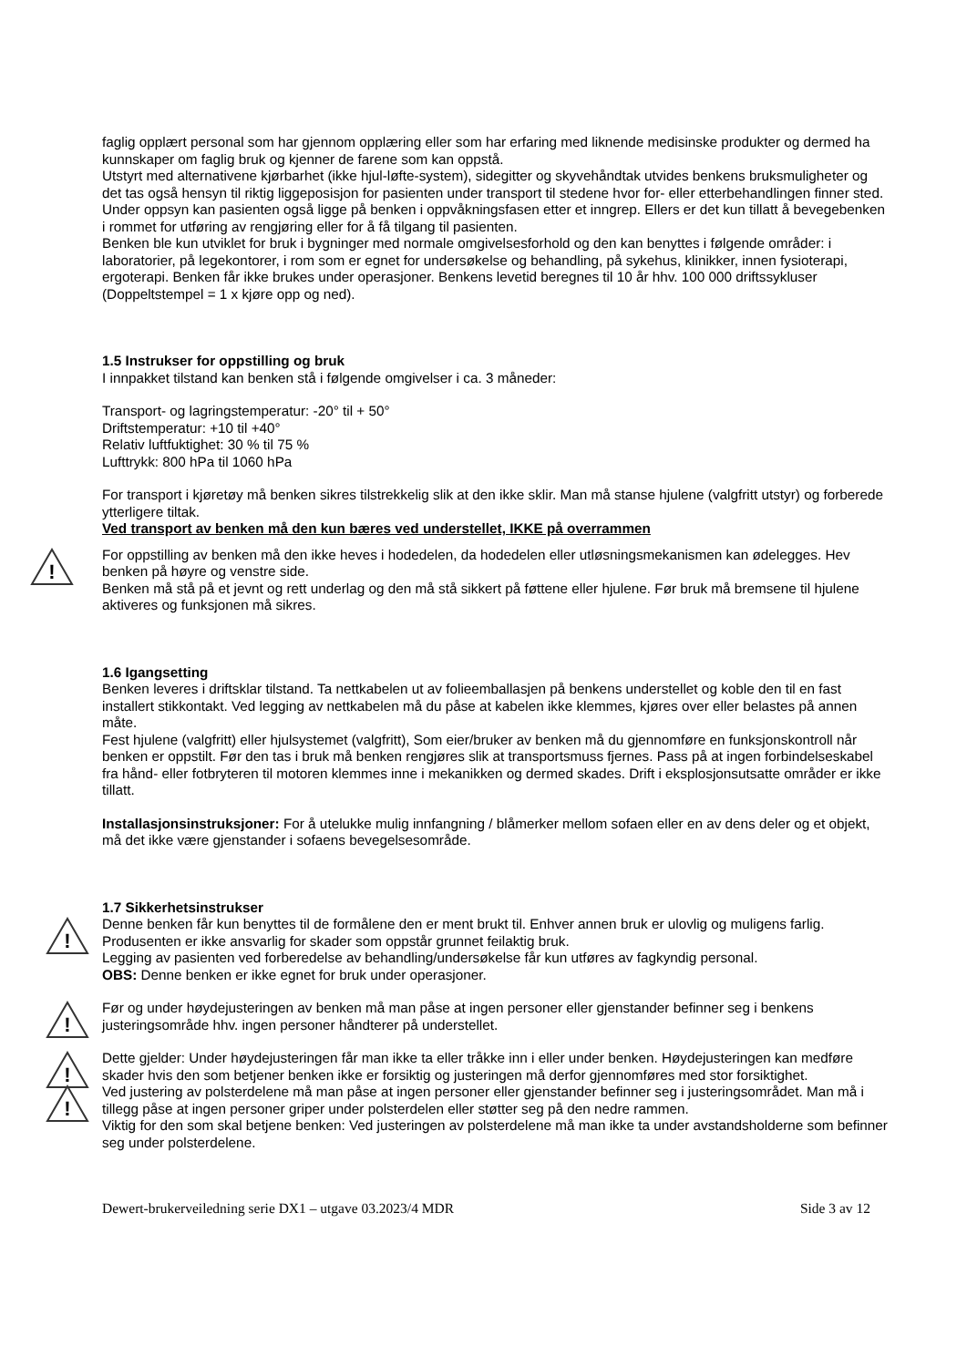faglig opplært personal som har gjennom opplæring eller som har erfaring med liknende medisinske produkter og dermed ha kunnskaper om faglig bruk og kjenner de farene som kan oppstå.
Utstyrt med alternativene kjørbarhet (ikke hjul-løfte-system), sidegitter og skyvehåndtak utvides benkens bruksmuligheter og det tas også hensyn til riktig liggeposisjon for pasienten under transport til stedene hvor for- eller etterbehandlingen finner sted. Under oppsyn kan pasienten også ligge på benken i oppvåkningsfasen etter et inngrep. Ellers er det kun tillatt å bevegebenken i rommet for utføring av rengjøring eller for å få tilgang til pasienten.
Benken ble kun utviklet for bruk i bygninger med normale omgivelsesforhold og den kan benyttes i følgende områder: i laboratorier, på legekontorer, i rom som er egnet for undersøkelse og behandling, på sykehus, klinikker, innen fysioterapi, ergoterapi. Benken får ikke brukes under operasjoner. Benkens levetid beregnes til 10 år hhv. 100 000 driftssykluser (Doppeltstempel = 1 x kjøre opp og ned).
1.5 Instrukser for oppstilling og bruk
I innpakket tilstand kan benken stå i følgende omgivelser i ca. 3 måneder:
Transport- og lagringstemperatur: -20° til + 50°
Driftstemperatur: +10 til +40°
Relativ luftfuktighet: 30 % til 75 %
Lufttrykk: 800 hPa til 1060 hPa
For transport i kjøretøy må benken sikres tilstrekkelig slik at den ikke sklir. Man må stanse hjulene (valgfritt utstyr) og forberede ytterligere tiltak.
Ved transport av benken må den kun bæres ved understellet, IKKE på overrammen
!
For oppstilling av benken må den ikke heves i hodedelen, da hodedelen eller utløsningsmekanismen kan ødelegges. Hev benken på høyre og venstre side.
Benken må stå på et jevnt og rett underlag og den må stå sikkert på føttene eller hjulene. Før bruk må bremsene til hjulene aktiveres og funksjonen må sikres.
1.6 Igangsetting
Benken leveres i driftsklar tilstand. Ta nettkabelen ut av folieemballasjen på benkens understellet og koble den til en fast installert stikkontakt. Ved legging av nettkabelen må du påse at kabelen ikke klemmes, kjøres over eller belastes på annen måte.
Fest hjulene (valgfritt) eller hjulsystemet (valgfritt), Som eier/bruker av benken må du gjennomføre en funksjonskontroll når benken er oppstilt. Før den tas i bruk må benken rengjøres slik at transportsmuss fjernes. Pass på at ingen forbindelseskabel fra hånd- eller fotbryteren til motoren klemmes inne i mekanikken og dermed skades. Drift i eksplosjonsutsatte områder er ikke tillatt.
Installasjonsinstruksjoner: For å utelukke mulig innfangning / blåmerker mellom sofaen eller en av dens deler og et objekt, må det ikke være gjenstander i sofaens bevegelsesområde.
1.7 Sikkerhetsinstrukser
!
Denne benken får kun benyttes til de formålene den er ment brukt til. Enhver annen bruk er ulovlig og muligens farlig. Produsenten er ikke ansvarlig for skader som oppstår grunnet feilaktig bruk.
Legging av pasienten ved forberedelse av behandling/undersøkelse får kun utføres av fagkyndig personal.
OBS: Denne benken er ikke egnet for bruk under operasjoner.
!
Før og under høydejusteringen av benken må man påse at ingen personer eller gjenstander befinner seg i benkens justeringsområde hhv. ingen personer håndterer på understellet.
!
Dette gjelder: Under høydejusteringen får man ikke ta eller tråkke inn i eller under benken. Høydejusteringen kan medføre skader hvis den som betjener benken ikke er forsiktig og justeringen må derfor gjennomføres med stor forsiktighet.
!
Ved justering av polsterdelene må man påse at ingen personer eller gjenstander befinner seg i justeringsområdet. Man må i tillegg påse at ingen personer griper under polsterdelen eller støtter seg på den nedre rammen.
Viktig for den som skal betjene benken: Ved justeringen av polsterdelene må man ikke ta under avstandsholderne som befinner seg under polsterdelene.
Dewert-brukerveiledning serie DX1 – utgave 03.2023/4 MDR Side 3 av 12